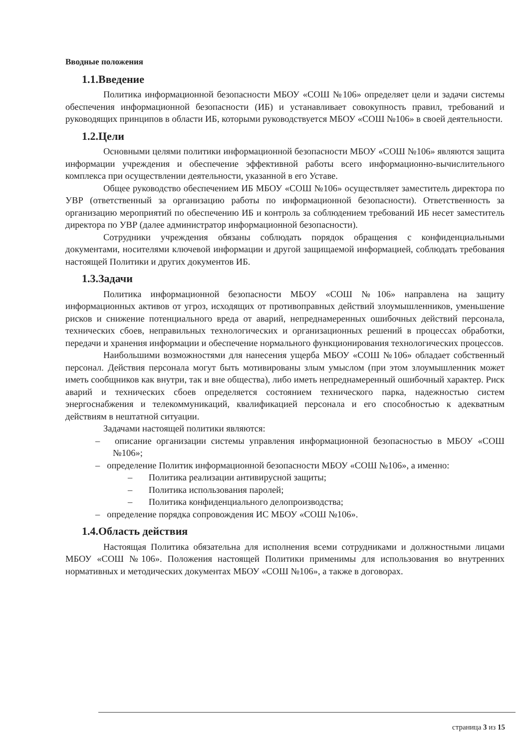Вводные положения
1.1.Введение
Политика информационной безопасности МБОУ «СОШ №106» определяет цели и задачи системы обеспечения информационной безопасности (ИБ) и устанавливает совокупность правил, требований и руководящих принципов в области ИБ, которыми руководствуется МБОУ «СОШ №106» в своей деятельности.
1.2.Цели
Основными целями политики информационной безопасности МБОУ «СОШ №106» являются защита информации учреждения и обеспечение эффективной работы всего информационно-вычислительного комплекса при осуществлении деятельности, указанной в его Уставе.
Общее руководство обеспечением ИБ МБОУ «СОШ №106» осуществляет заместитель директора по УВР (ответственный за организацию работы по информационной безопасности). Ответственность за организацию мероприятий по обеспечению ИБ и контроль за соблюдением требований ИБ несет заместитель директора по УВР (далее администратор информационной безопасности).
Сотрудники учреждения обязаны соблюдать порядок обращения с конфиденциальными документами, носителями ключевой информации и другой защищаемой информацией, соблюдать требования настоящей Политики и других документов ИБ.
1.3.Задачи
Политика информационной безопасности МБОУ «СОШ №106» направлена на защиту информационных активов от угроз, исходящих от противоправных действий злоумышленников, уменьшение рисков и снижение потенциального вреда от аварий, непреднамеренных ошибочных действий персонала, технических сбоев, неправильных технологических и организационных решений в процессах обработки, передачи и хранения информации и обеспечение нормального функционирования технологических процессов.
Наибольшими возможностями для нанесения ущерба МБОУ «СОШ №106» обладает собственный персонал. Действия персонала могут быть мотивированы злым умыслом (при этом злоумышленник может иметь сообщников как внутри, так и вне общества), либо иметь непреднамеренный ошибочный характер. Риск аварий и технических сбоев определяется состоянием технического парка, надежностью систем энергоснабжения и телекоммуникаций, квалификацией персонала и его способностью к адекватным действиям в нештатной ситуации.
Задачами настоящей политики являются:
– описание организации системы управления информационной безопасностью в МБОУ «СОШ №106»;
– определение Политик информационной безопасности МБОУ «СОШ №106», а именно:
– Политика реализации антивирусной защиты;
– Политика использования паролей;
– Политика конфиденциального делопроизводства;
– определение порядка сопровождения ИС МБОУ «СОШ №106».
1.4.Область действия
Настоящая Политика обязательна для исполнения всеми сотрудниками и должностными лицами МБОУ «СОШ №106». Положения настоящей Политики применимы для использования во внутренних нормативных и методических документах МБОУ «СОШ №106», а также в договорах.
страница 3 из 15